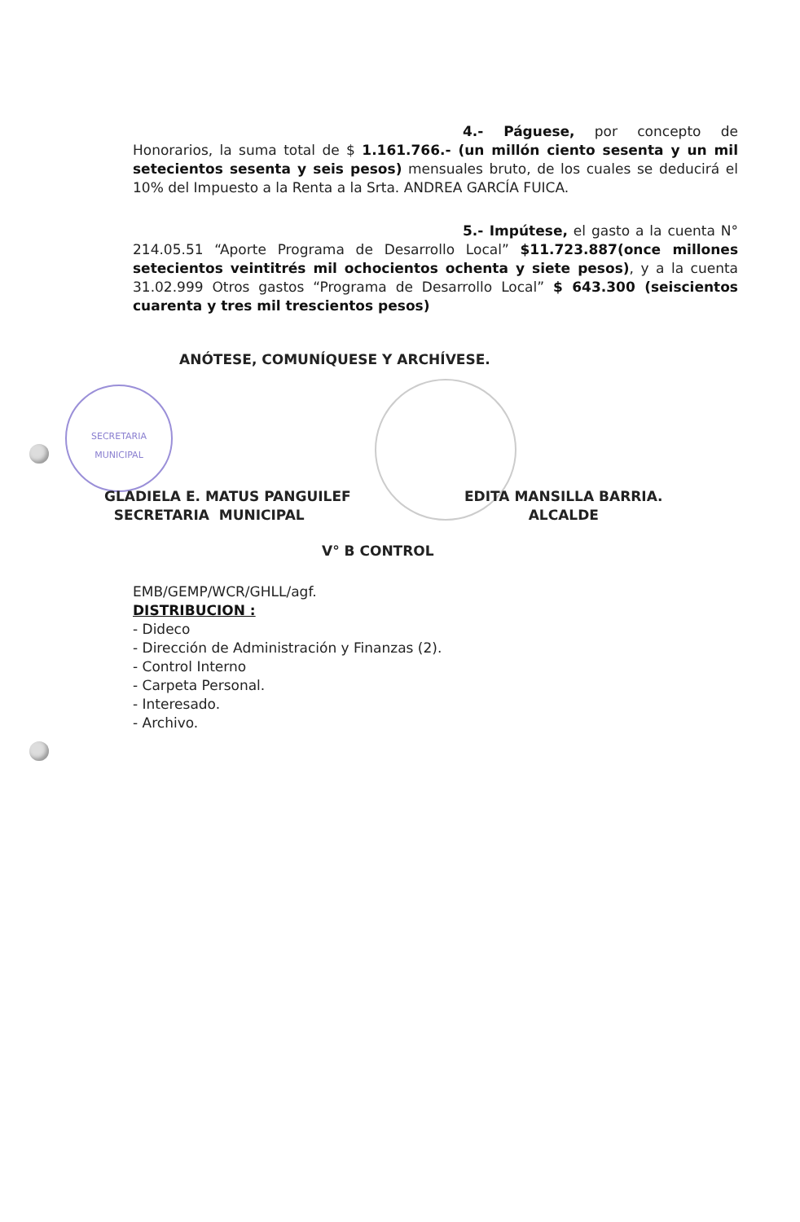4.- Páguese, por concepto de Honorarios, la suma total de $ 1.161.766.- (un millón ciento sesenta y un mil setecientos sesenta y seis pesos) mensuales bruto, de los cuales se deducirá el 10% del Impuesto a la Renta a la Srta. ANDREA GARCÍA FUICA.
5.- Impútese, el gasto a la cuenta N° 214.05.51 “Aporte Programa de Desarrollo Local” $11.723.887(once millones setecientos veintitrés mil ochocientos ochenta y siete pesos), y a la cuenta 31.02.999 Otros gastos “Programa de Desarrollo Local” $ 643.300 (seiscientos cuarenta y tres mil trescientos pesos)
ANÓTESE, COMUNÍQUESE Y ARCHÍVESE.
SECRETARIA
MUNICIPAL
GLADIELA E. MATUS PANGUILEF
SECRETARIA MUNICIPAL
EDITA MANSILLA BARRIA.
ALCALDE
V° B CONTROL
EMB/GEMP/WCR/GHLL/agf.
DISTRIBUCION :
- Dideco
- Dirección de Administración y Finanzas (2).
- Control Interno
- Carpeta Personal.
- Interesado.
- Archivo.